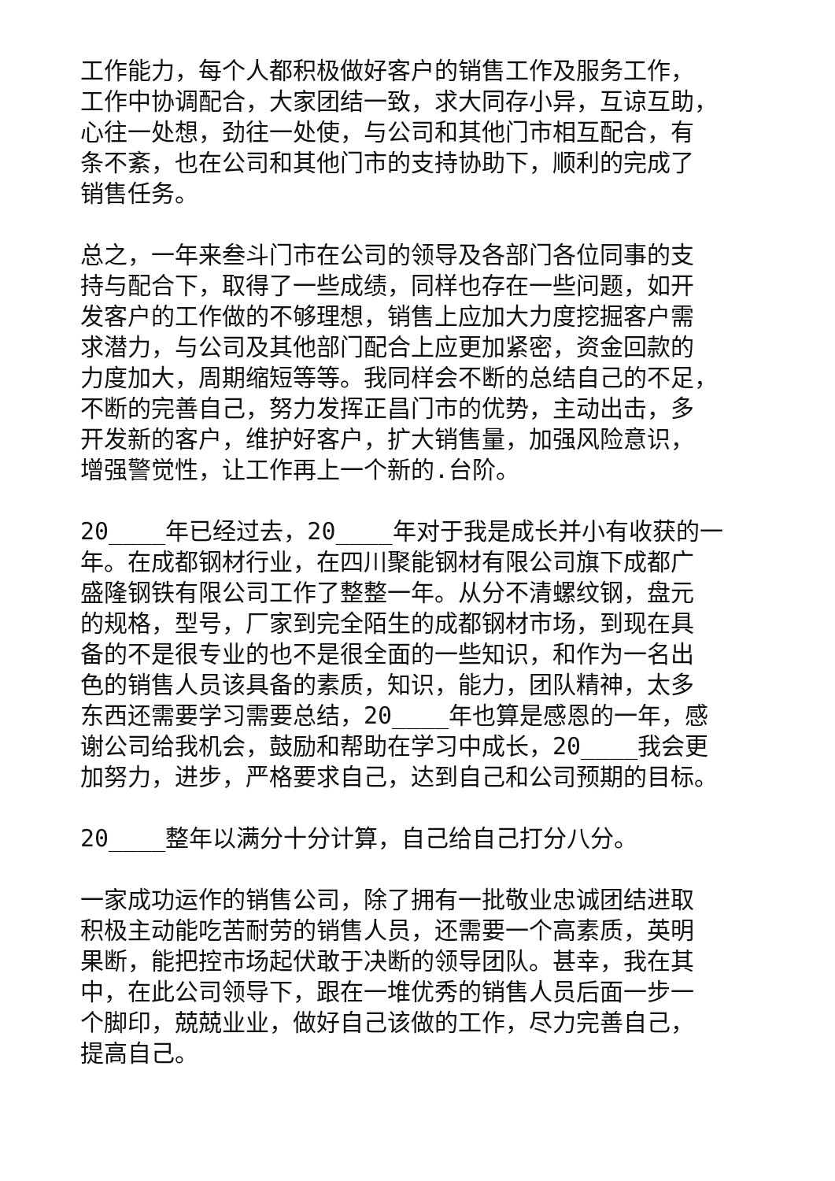工作能力，每个人都积极做好客户的销售工作及服务工作，
工作中协调配合，大家团结一致，求大同存小异，互谅互助，
心往一处想，劲往一处使，与公司和其他门市相互配合，有
条不紊，也在公司和其他门市的支持协助下，顺利的完成了
销售任务。
总之，一年来叁斗门市在公司的领导及各部门各位同事的支
持与配合下，取得了一些成绩，同样也存在一些问题，如开
发客户的工作做的不够理想，销售上应加大力度挖掘客户需
求潜力，与公司及其他部门配合上应更加紧密，资金回款的
力度加大，周期缩短等等。我同样会不断的总结自己的不足，
不断的完善自己，努力发挥正昌门市的优势，主动出击，多
开发新的客户，维护好客户，扩大销售量，加强风险意识，
增强警觉性，让工作再上一个新的.台阶。
20____年已经过去，20____年对于我是成长并小有收获的一
年。在成都钢材行业，在四川聚能钢材有限公司旗下成都广
盛隆钢铁有限公司工作了整整一年。从分不清螺纹钢，盘元
的规格，型号，厂家到完全陌生的成都钢材市场，到现在具
备的不是很专业的也不是很全面的一些知识，和作为一名出
色的销售人员该具备的素质，知识，能力，团队精神，太多
东西还需要学习需要总结，20____年也算是感恩的一年，感
谢公司给我机会，鼓励和帮助在学习中成长，20____我会更
加努力，进步，严格要求自己，达到自己和公司预期的目标。
20____整年以满分十分计算，自己给自己打分八分。
一家成功运作的销售公司，除了拥有一批敬业忠诚团结进取
积极主动能吃苦耐劳的销售人员，还需要一个高素质，英明
果断，能把控市场起伏敢于决断的领导团队。甚幸，我在其
中，在此公司领导下，跟在一堆优秀的销售人员后面一步一
个脚印，兢兢业业，做好自己该做的工作，尽力完善自己，
提高自己。